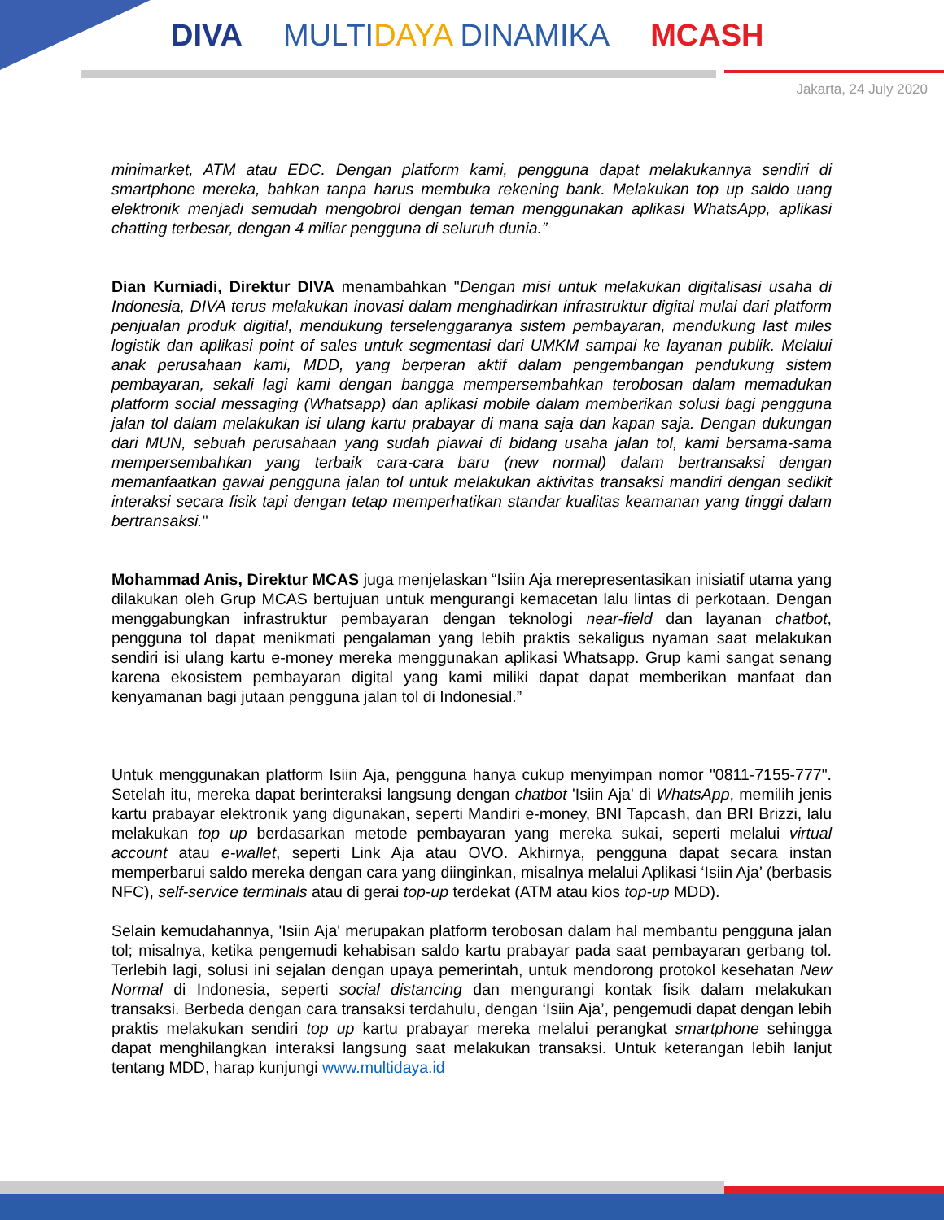DIVA MULTIDAYA DINAMIKA MCASH
Jakarta, 24 July 2020
minimarket, ATM atau EDC. Dengan platform kami, pengguna dapat melakukannya sendiri di smartphone mereka, bahkan tanpa harus membuka rekening bank. Melakukan top up saldo uang elektronik menjadi semudah mengobrol dengan teman menggunakan aplikasi WhatsApp, aplikasi chatting terbesar, dengan 4 miliar pengguna di seluruh dunia.”
Dian Kurniadi, Direktur DIVA menambahkan "Dengan misi untuk melakukan digitalisasi usaha di Indonesia, DIVA terus melakukan inovasi dalam menghadirkan infrastruktur digital mulai dari platform penjualan produk digitial, mendukung terselenggaranya sistem pembayaran, mendukung last miles logistik dan aplikasi point of sales untuk segmentasi dari UMKM sampai ke layanan publik. Melalui anak perusahaan kami, MDD, yang berperan aktif dalam pengembangan pendukung sistem pembayaran, sekali lagi kami dengan bangga mempersembahkan terobosan dalam memadukan platform social messaging (Whatsapp) dan aplikasi mobile dalam memberikan solusi bagi pengguna jalan tol dalam melakukan isi ulang kartu prabayar di mana saja dan kapan saja. Dengan dukungan dari MUN, sebuah perusahaan yang sudah piawai di bidang usaha jalan tol, kami bersama-sama mempersembahkan yang terbaik cara-cara baru (new normal) dalam bertransaksi dengan memanfaatkan gawai pengguna jalan tol untuk melakukan aktivitas transaksi mandiri dengan sedikit interaksi secara fisik tapi dengan tetap memperhatikan standar kualitas keamanan yang tinggi dalam bertransaksi."
Mohammad Anis, Direktur MCAS juga menjelaskan “Isiin Aja merepresentasikan inisiatif utama yang dilakukan oleh Grup MCAS bertujuan untuk mengurangi kemacetan lalu lintas di perkotaan. Dengan menggabungkan infrastruktur pembayaran dengan teknologi near-field dan layanan chatbot, pengguna tol dapat menikmati pengalaman yang lebih praktis sekaligus nyaman saat melakukan sendiri isi ulang kartu e-money mereka menggunakan aplikasi Whatsapp. Grup kami sangat senang karena ekosistem pembayaran digital yang kami miliki dapat dapat memberikan manfaat dan kenyamanan bagi jutaan pengguna jalan tol di Indonesial.”
Untuk menggunakan platform Isiin Aja, pengguna hanya cukup menyimpan nomor "0811-7155-777". Setelah itu, mereka dapat berinteraksi langsung dengan chatbot 'Isiin Aja' di WhatsApp, memilih jenis kartu prabayar elektronik yang digunakan, seperti Mandiri e-money, BNI Tapcash, dan BRI Brizzi, lalu melakukan top up berdasarkan metode pembayaran yang mereka sukai, seperti melalui virtual account atau e-wallet, seperti Link Aja atau OVO. Akhirnya, pengguna dapat secara instan memperbarui saldo mereka dengan cara yang diinginkan, misalnya melalui Aplikasi ‘Isiin Aja’ (berbasis NFC), self-service terminals atau di gerai top-up terdekat (ATM atau kios top-up MDD).
Selain kemudahannya, 'Isiin Aja' merupakan platform terobosan dalam hal membantu pengguna jalan tol; misalnya, ketika pengemudi kehabisan saldo kartu prabayar pada saat pembayaran gerbang tol. Terlebih lagi, solusi ini sejalan dengan upaya pemerintah, untuk mendorong protokol kesehatan New Normal di Indonesia, seperti social distancing dan mengurangi kontak fisik dalam melakukan transaksi. Berbeda dengan cara transaksi terdahulu, dengan ‘Isiin Aja’, pengemudi dapat dengan lebih praktis melakukan sendiri top up kartu prabayar mereka melalui perangkat smartphone sehingga dapat menghilangkan interaksi langsung saat melakukan transaksi. Untuk keterangan lebih lanjut tentang MDD, harap kunjungi www.multidaya.id